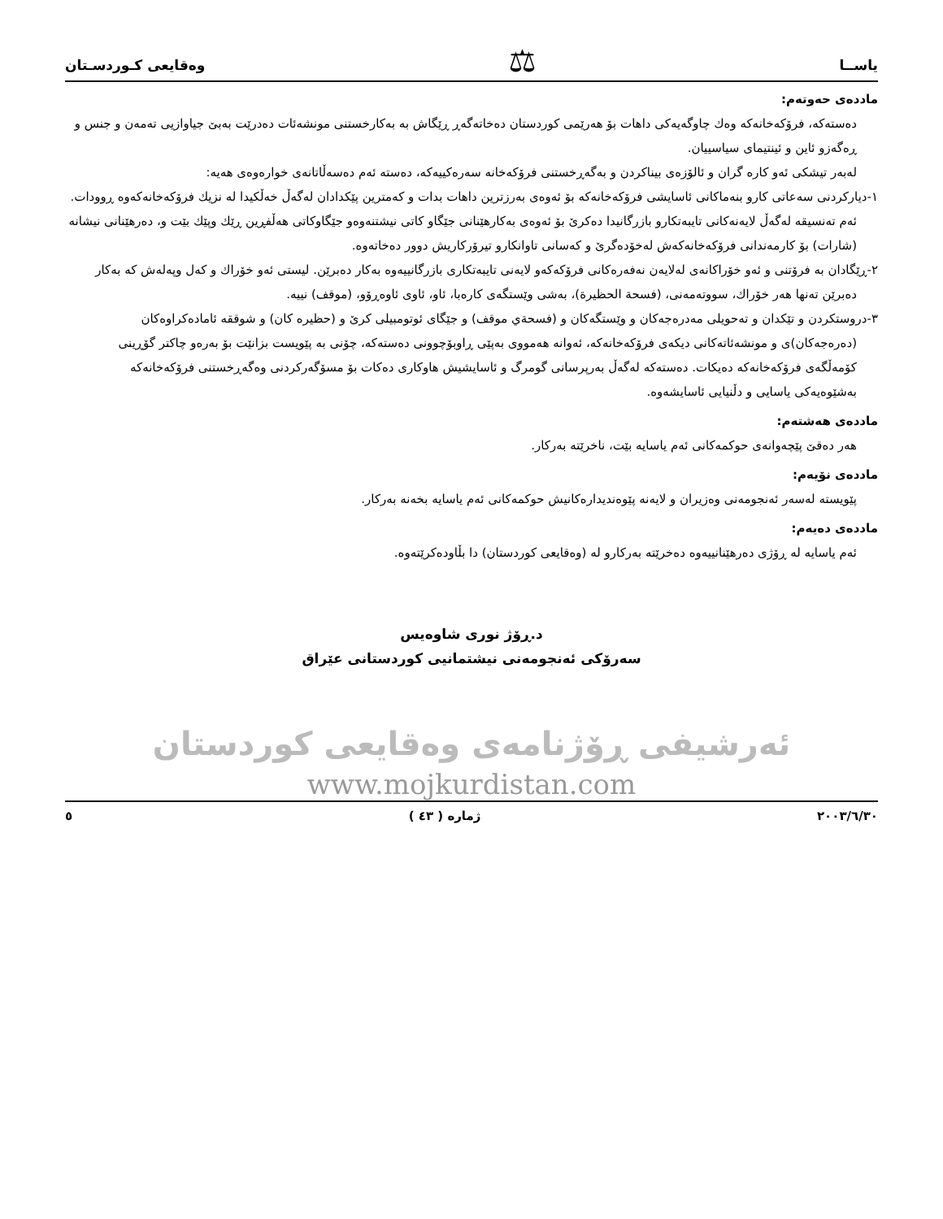یاســا ⚖ وەقایعی کـوردسـتان
ماددەی حەوتەم:
دەستەکە، فرۆکەخانەکە وەك چاوگەیەکی داهات بۆ هەرێمی کوردستان دەخاتەگەڕ ڕێگاش بە بەکارخستنی مونشەئات دەدرێت بەبێ جیاوازیی تەمەن و جنس و ڕەگەزو ئاین و ئینتیمای سیاسییان.
لەبەر تیشکی ئەو کارە گران و ئالۆزەی بیناکردن و بەگەڕخستنی فرۆکەخانە سەرەکییەکە، دەستە ئەم دەسەڵاتانەی خوارەوەی هەیە:
١-دیارکردنی سەعاتی کارو بنەماکانی ئاسایشی فرۆکەخانەکە بۆ ئەوەی بەرزترین داهات بدات و کەمترین پێکدادان لەگەڵ خەڵکیدا لە نزیك فرۆکەخانەکەوە ڕوودات. ئەم تەنسیقە لەگەڵ لایەنەکانی تایبەتکارو بازرگانیدا دەکرێ بۆ ئەوەی بەکارهێنانی جێگاو کاتی نیشتنەوەو جێگاوکاتی هەڵفڕین ڕێك وپێك بێت و، دەرهێنانی نیشانە (شارات) بۆ کارمەندانی فرۆکەخانەکەش لەخۆدەگرێ و کەسانی تاوانکارو تیرۆرکاریش دوور دەخاتەوە.
٢-ڕێگادان بە فرۆتنی و ئەو خۆراکانەی لەلایەن نەفەرەکانی فرۆکەکەو لایەنی تایبەتکاری بازرگانییەوە بەکار دەبرێن. لیستی ئەو خۆراك و کەل وپەلەش کە بەکار دەبرێن تەنها هەر خۆراك، سووتەمەنی، (فسحة الحظيرة)، بەشی وێستگەی کارەبا، ئاو، ئاوی ئاوەڕۆو، (موقف) نییە.
٣-دروستکردن و تێکدان و تەحویلی مەدرەجەکان و وێستگەکان و (فسحةي موقف) و جێگای ئوتومبیلی کرێ و (حظيره كان) و شوققە ئامادەکراوەکان (دەرەجەکان)ی و مونشەئاتەکانی دیکەی فرۆکەخانەکە، ئەوانە هەمووی بەپێی ڕاوبۆچوونی دەستەکە، چۆنی بە پێویست بزانێت بۆ بەرەو چاکتر گۆڕینی کۆمەڵگەی فرۆکەخانەکە دەیکات. دەستەکە لەگەڵ بەرپرسانی گومرگ و ئاسایشیش هاوکاری دەکات بۆ مسۆگەرکردنی وەگەڕخستنی فرۆکەخانەکە بەشێوەیەکی یاسایی و دڵنیایی ئاسایشەوە.
ماددەی هەشتەم:
هەر دەقێ پێچەوانەی حوکمەکانی ئەم یاسایە بێت، ناخرێتە بەرکار.
ماددەی نۆیەم:
پێویستە لەسەر ئەنجومەنی وەزیران و لایەنە پێوەندیدارەکانیش حوکمەکانی ئەم یاسایە بخەنە بەرکار.
ماددەی دەیەم:
ئەم یاسایە لە ڕۆژی دەرهێنانییەوە دەخرێتە بەرکارو لە (وەقایعی کوردستان) دا بڵاودەکرێتەوە.
د.ڕۆژ نوری شاوەیس
سەرۆکی ئەنجومەنی نیشتمانیی کوردستانی عێراق
ئەرشیفی ڕۆژنامەی وەقایعی کوردستان
www.mojkurdistan.com
٢٠٠٣/٦/٣٠ ژمارە ( ٤٣ ) ٥